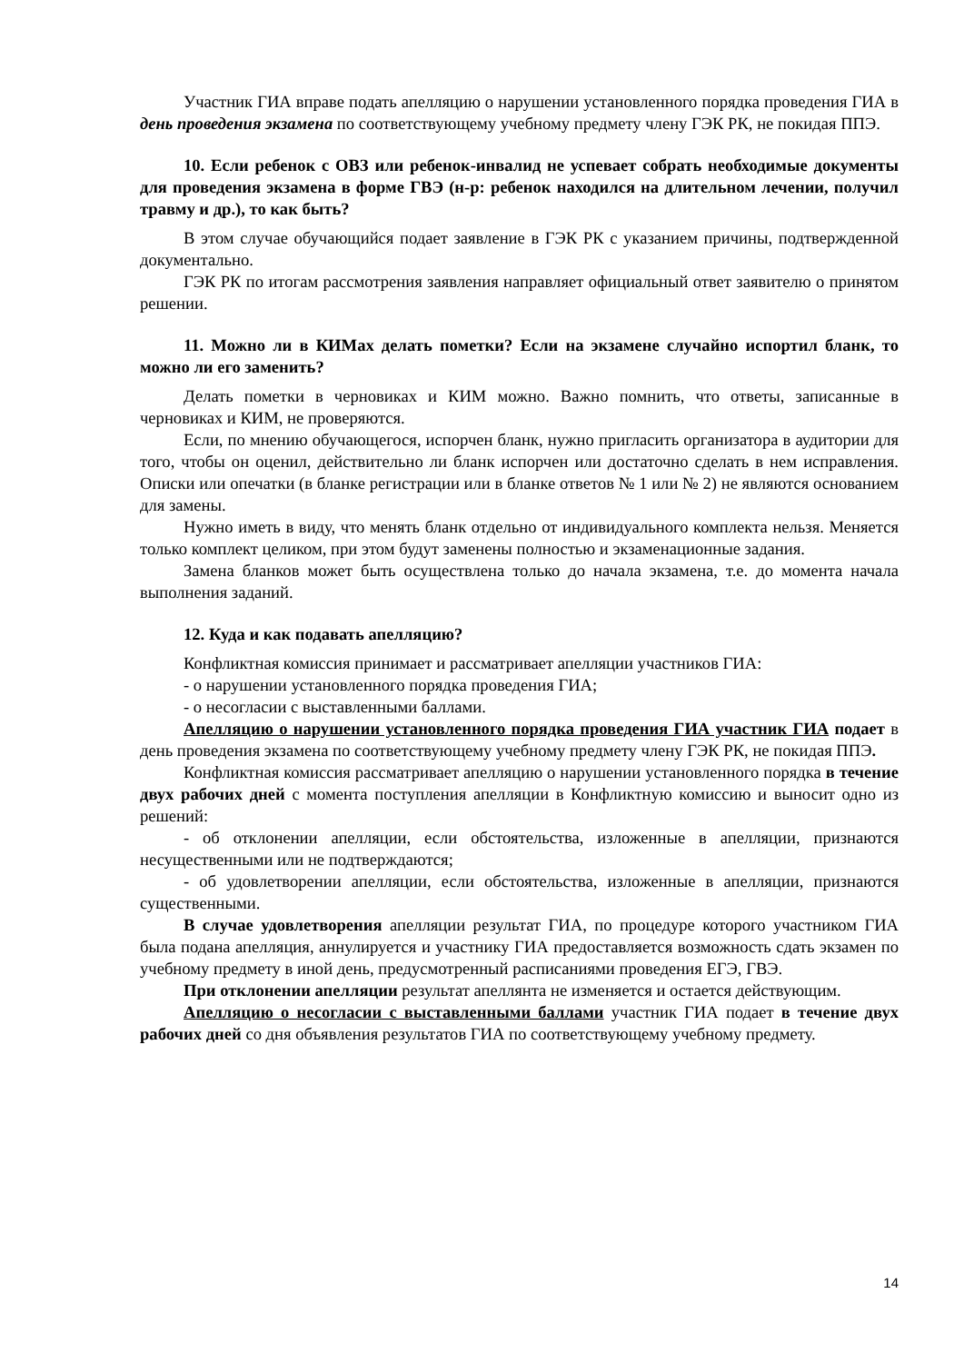Участник ГИА вправе подать апелляцию о нарушении установленного порядка проведения ГИА в день проведения экзамена по соответствующему учебному предмету члену ГЭК РК, не покидая ППЭ.
10. Если ребенок с ОВЗ или ребенок-инвалид не успевает собрать необходимые документы для проведения экзамена в форме ГВЭ (н-р: ребенок находился на длительном лечении, получил травму и др.), то как быть?
В этом случае обучающийся подает заявление в ГЭК РК с указанием причины, подтвержденной документально.
ГЭК РК по итогам рассмотрения заявления направляет официальный ответ заявителю о принятом решении.
11. Можно ли в КИМах делать пометки? Если на экзамене случайно испортил бланк, то можно ли его заменить?
Делать пометки в черновиках и КИМ можно. Важно помнить, что ответы, записанные в черновиках и КИМ, не проверяются.
Если, по мнению обучающегося, испорчен бланк, нужно пригласить организатора в аудитории для того, чтобы он оценил, действительно ли бланк испорчен или достаточно сделать в нем исправления. Описки или опечатки (в бланке регистрации или в бланке ответов № 1 или № 2) не являются основанием для замены.
Нужно иметь в виду, что менять бланк отдельно от индивидуального комплекта нельзя. Меняется только комплект целиком, при этом будут заменены полностью и экзаменационные задания.
Замена бланков может быть осуществлена только до начала экзамена, т.е. до момента начала выполнения заданий.
12. Куда и как подавать апелляцию?
Конфликтная комиссия принимает и рассматривает апелляции участников ГИА:
- о нарушении установленного порядка проведения ГИА;
- о несогласии с выставленными баллами.
Апелляцию о нарушении установленного порядка проведения ГИА участник ГИА подает в день проведения экзамена по соответствующему учебному предмету члену ГЭК РК, не покидая ППЭ.
Конфликтная комиссия рассматривает апелляцию о нарушении установленного порядка в течение двух рабочих дней с момента поступления апелляции в Конфликтную комиссию и выносит одно из решений:
- об отклонении апелляции, если обстоятельства, изложенные в апелляции, признаются несущественными или не подтверждаются;
- об удовлетворении апелляции, если обстоятельства, изложенные в апелляции, признаются существенными.
В случае удовлетворения апелляции результат ГИА, по процедуре которого участником ГИА была подана апелляция, аннулируется и участнику ГИА предоставляется возможность сдать экзамен по учебному предмету в иной день, предусмотренный расписаниями проведения ЕГЭ, ГВЭ.
При отклонении апелляции результат апеллянта не изменяется и остается действующим.
Апелляцию о несогласии с выставленными баллами участник ГИА подает в течение двух рабочих дней со дня объявления результатов ГИА по соответствующему учебному предмету.
14